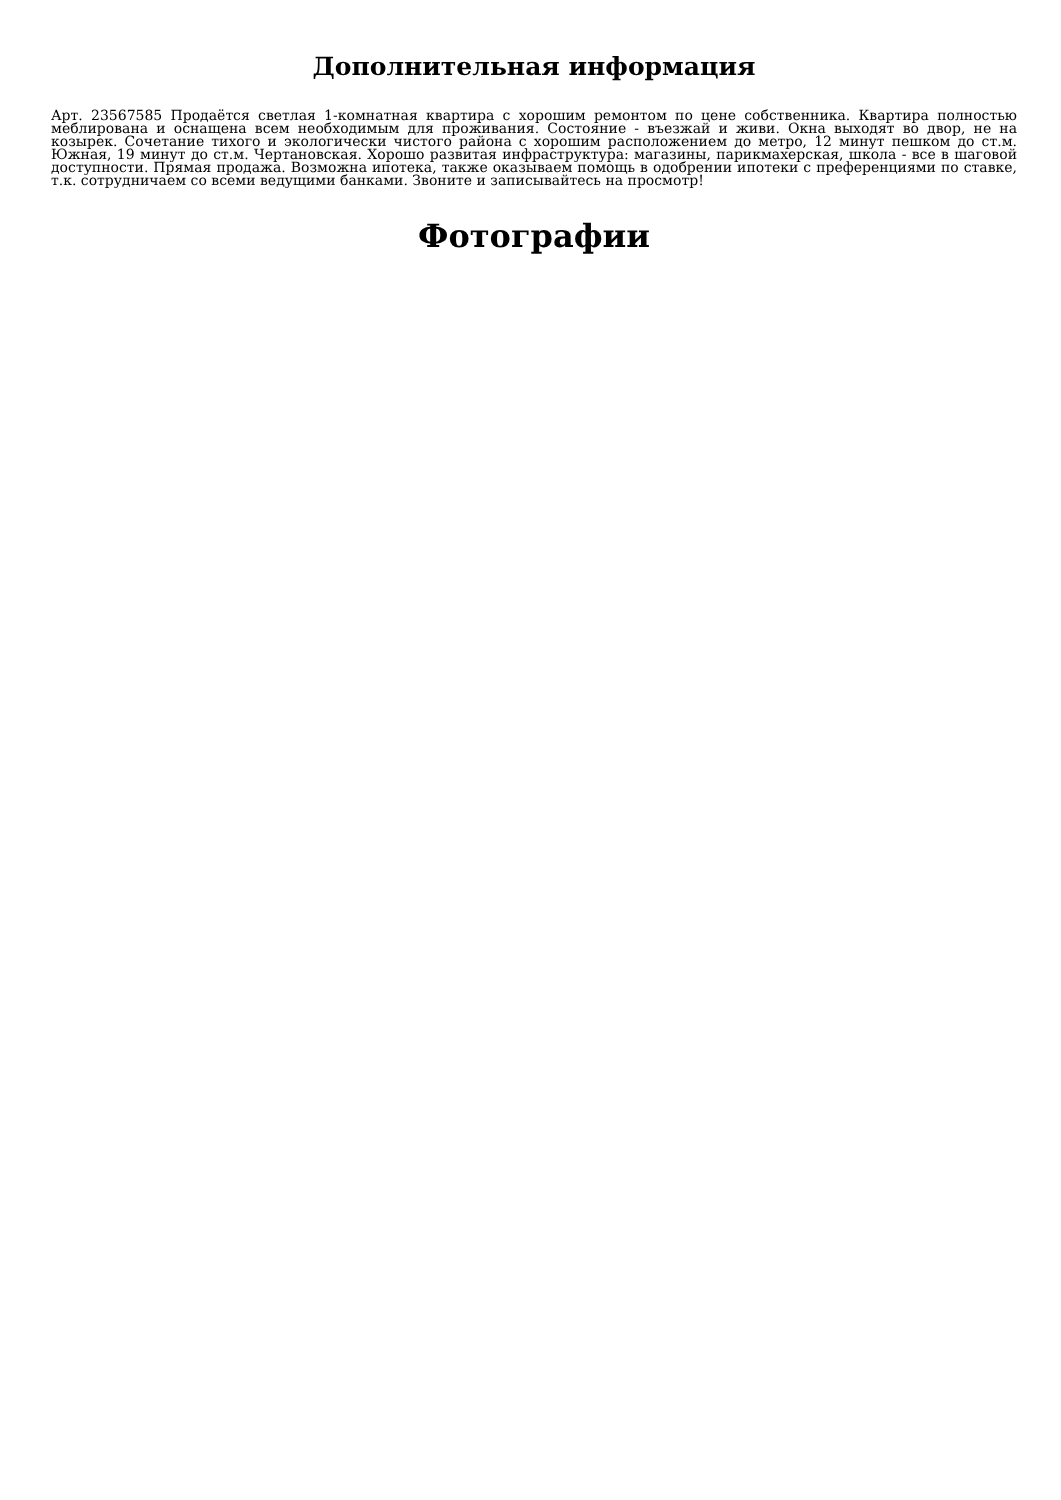Дополнительная информация
Арт. 23567585 Продаётся светлая 1-комнатная квартира с хорошим ремонтом по цене собственника. Квартира полностью меблирована и оснащена всем необходимым для проживания. Состояние - въезжай и живи. Окна выходят во двор, не на козырек. Сочетание тихого и экологически чистого района с хорошим расположением до метро, 12 минут пешком до ст.м. Южная, 19 минут до ст.м. Чертановская. Хорошо развитая инфраструктура: магазины, парикмахерская, школа - все в шаговой доступности. Прямая продажа. Возможна ипотека, также оказываем помощь в одобрении ипотеки с преференциями по ставке, т.к. сотрудничаем со всеми ведущими банками. Звоните и записывайтесь на просмотр!
Фотографии